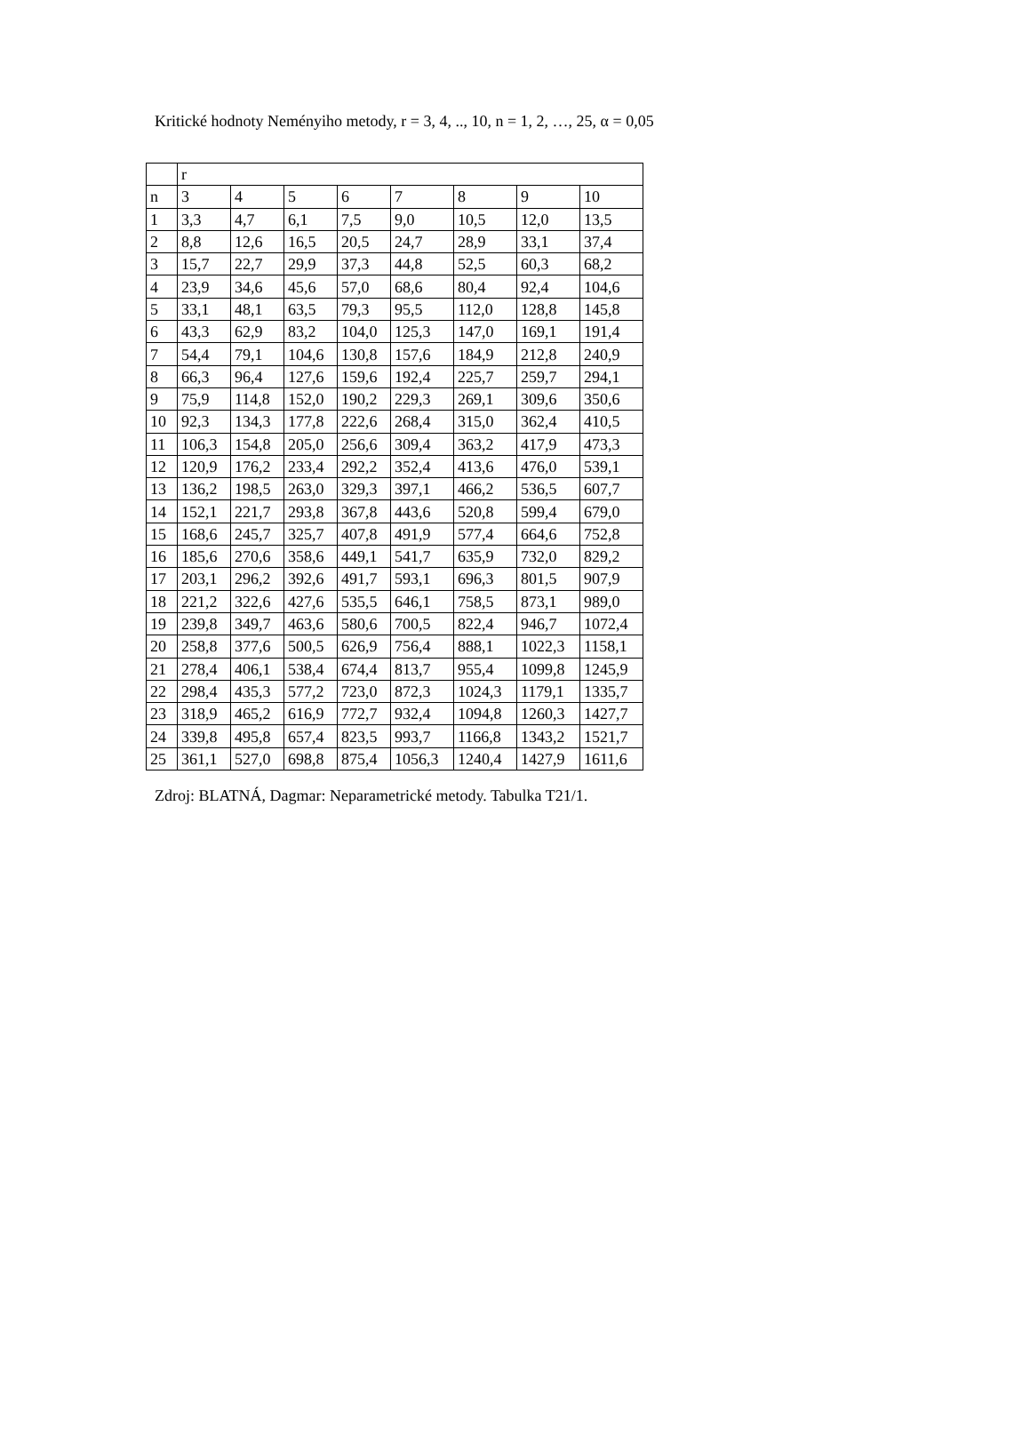Kritické hodnoty Neményiho metody, r = 3, 4, .., 10, n = 1, 2, …, 25, α = 0,05
| | r | | | | | | | |
| n | 3 | 4 | 5 | 6 | 7 | 8 | 9 | 10 |
| 1 | 3,3 | 4,7 | 6,1 | 7,5 | 9,0 | 10,5 | 12,0 | 13,5 |
| 2 | 8,8 | 12,6 | 16,5 | 20,5 | 24,7 | 28,9 | 33,1 | 37,4 |
| 3 | 15,7 | 22,7 | 29,9 | 37,3 | 44,8 | 52,5 | 60,3 | 68,2 |
| 4 | 23,9 | 34,6 | 45,6 | 57,0 | 68,6 | 80,4 | 92,4 | 104,6 |
| 5 | 33,1 | 48,1 | 63,5 | 79,3 | 95,5 | 112,0 | 128,8 | 145,8 |
| 6 | 43,3 | 62,9 | 83,2 | 104,0 | 125,3 | 147,0 | 169,1 | 191,4 |
| 7 | 54,4 | 79,1 | 104,6 | 130,8 | 157,6 | 184,9 | 212,8 | 240,9 |
| 8 | 66,3 | 96,4 | 127,6 | 159,6 | 192,4 | 225,7 | 259,7 | 294,1 |
| 9 | 75,9 | 114,8 | 152,0 | 190,2 | 229,3 | 269,1 | 309,6 | 350,6 |
| 10 | 92,3 | 134,3 | 177,8 | 222,6 | 268,4 | 315,0 | 362,4 | 410,5 |
| 11 | 106,3 | 154,8 | 205,0 | 256,6 | 309,4 | 363,2 | 417,9 | 473,3 |
| 12 | 120,9 | 176,2 | 233,4 | 292,2 | 352,4 | 413,6 | 476,0 | 539,1 |
| 13 | 136,2 | 198,5 | 263,0 | 329,3 | 397,1 | 466,2 | 536,5 | 607,7 |
| 14 | 152,1 | 221,7 | 293,8 | 367,8 | 443,6 | 520,8 | 599,4 | 679,0 |
| 15 | 168,6 | 245,7 | 325,7 | 407,8 | 491,9 | 577,4 | 664,6 | 752,8 |
| 16 | 185,6 | 270,6 | 358,6 | 449,1 | 541,7 | 635,9 | 732,0 | 829,2 |
| 17 | 203,1 | 296,2 | 392,6 | 491,7 | 593,1 | 696,3 | 801,5 | 907,9 |
| 18 | 221,2 | 322,6 | 427,6 | 535,5 | 646,1 | 758,5 | 873,1 | 989,0 |
| 19 | 239,8 | 349,7 | 463,6 | 580,6 | 700,5 | 822,4 | 946,7 | 1072,4 |
| 20 | 258,8 | 377,6 | 500,5 | 626,9 | 756,4 | 888,1 | 1022,3 | 1158,1 |
| 21 | 278,4 | 406,1 | 538,4 | 674,4 | 813,7 | 955,4 | 1099,8 | 1245,9 |
| 22 | 298,4 | 435,3 | 577,2 | 723,0 | 872,3 | 1024,3 | 1179,1 | 1335,7 |
| 23 | 318,9 | 465,2 | 616,9 | 772,7 | 932,4 | 1094,8 | 1260,3 | 1427,7 |
| 24 | 339,8 | 495,8 | 657,4 | 823,5 | 993,7 | 1166,8 | 1343,2 | 1521,7 |
| 25 | 361,1 | 527,0 | 698,8 | 875,4 | 1056,3 | 1240,4 | 1427,9 | 1611,6 |
Zdroj: BLATNÁ, Dagmar: Neparametrické metody. Tabulka T21/1.